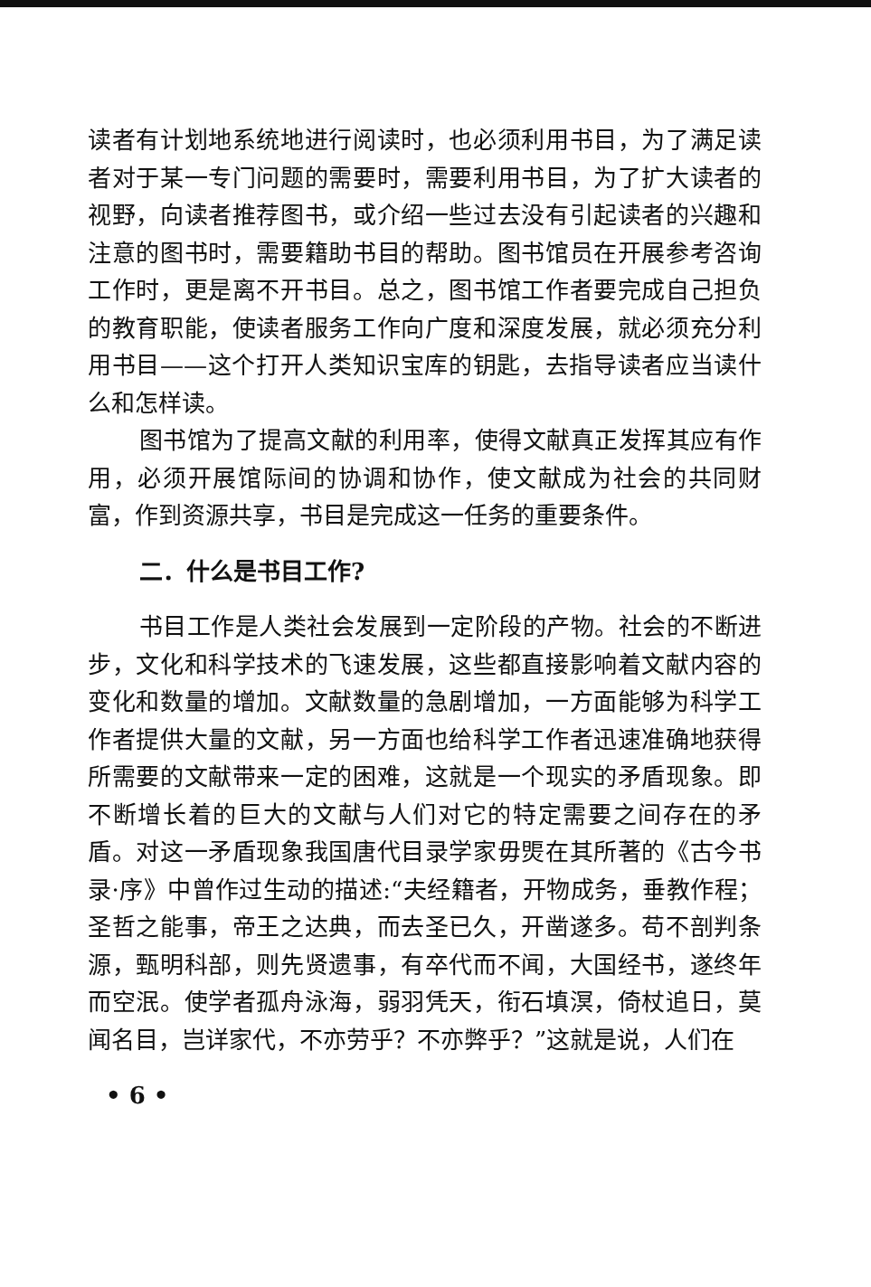读者有计划地系统地进行阅读时，也必须利用书目，为了满足读者对于某一专门问题的需要时，需要利用书目，为了扩大读者的视野，向读者推荐图书，或介绍一些过去没有引起读者的兴趣和注意的图书时，需要籍助书目的帮助。图书馆员在开展参考咨询工作时，更是离不开书目。总之，图书馆工作者要完成自己担负的教育职能，使读者服务工作向广度和深度发展，就必须充分利用书目——这个打开人类知识宝库的钥匙，去指导读者应当读什么和怎样读。
图书馆为了提高文献的利用率，使得文献真正发挥其应有作用，必须开展馆际间的协调和协作，使文献成为社会的共同财富，作到资源共享，书目是完成这一任务的重要条件。
二．什么是书目工作?
书目工作是人类社会发展到一定阶段的产物。社会的不断进步，文化和科学技术的飞速发展，这些都直接影响着文献内容的变化和数量的增加。文献数量的急剧增加，一方面能够为科学工作者提供大量的文献，另一方面也给科学工作者迅速准确地获得所需要的文献带来一定的困难，这就是一个现实的矛盾现象。即不断增长着的巨大的文献与人们对它的特定需要之间存在的矛盾。对这一矛盾现象我国唐代目录学家毋煚在其所著的《古今书录·序》中曾作过生动的描述:“夫经籍者，开物成务，垂教作程；圣哲之能事，帝王之达典，而去圣已久，开凿遂多。苟不剖判条源，甄明科部，则先贤遗事，有卒代而不闻，大国经书，遂终年而空泯。使学者孤舟泳海，弱羽凭天，衔石填溟，倚杖追日，莫闻名目，岂详家代，不亦劳乎？不亦弊乎？”这就是说，人们在
• 6 •